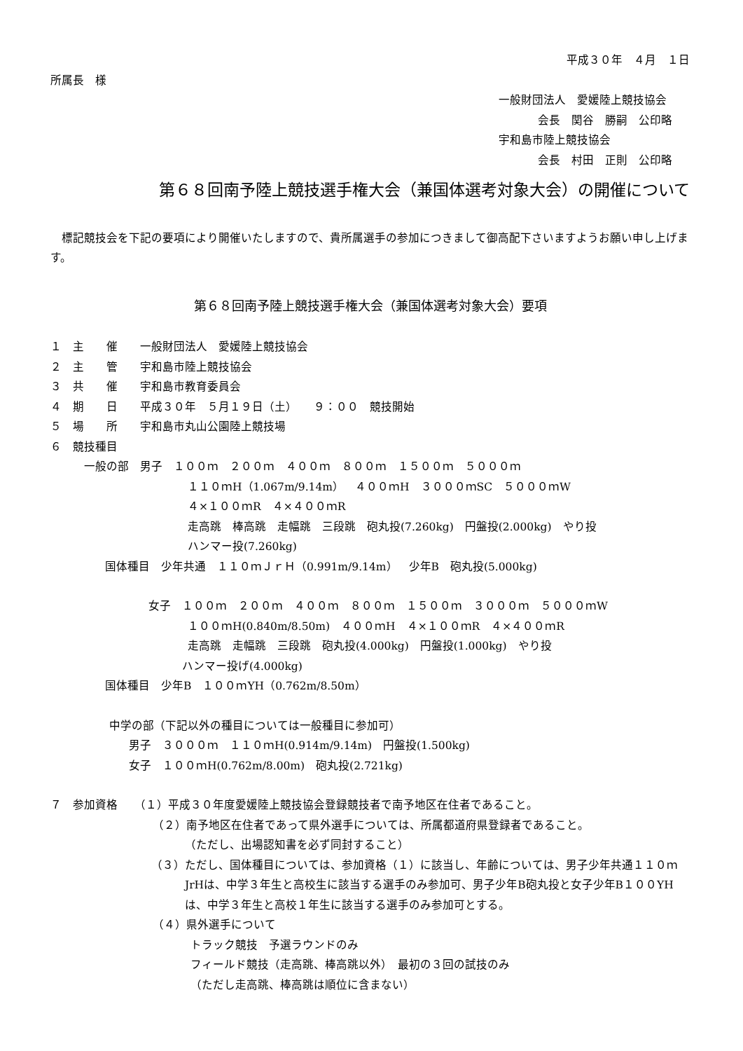平成３０年　４月　１日
所属長　様
一般財団法人　愛媛陸上競技協会
会長　関谷　勝嗣　公印略
宇和島市陸上競技協会
会長　村田　正則　公印略
第６８回南予陸上競技選手権大会（兼国体選考対象大会）の開催について
　標記競技会を下記の要項により開催いたしますので、貴所属選手の参加につきまして御高配下さいますようお願い申し上げます。
第６８回南予陸上競技選手権大会（兼国体選考対象大会）要項
１　主　　催　　一般財団法人　愛媛陸上競技協会
２　主　　管　　宇和島市陸上競技協会
３　共　　催　　宇和島市教育委員会
４　期　　日　　平成３０年　５月１９日（土）　　９：００　競技開始
５　場　　所　　宇和島市丸山公園陸上競技場
６　競技種目
一般の部　男子　１００ｍ　２００ｍ　４００ｍ　８００ｍ　１５００ｍ　５０００ｍ
１１０ｍH（1.067m/9.14m）　４００ｍH　３０００ｍSC　５０００ｍW
４×１００ｍR　４×４００ｍR
走高跳　棒高跳　走幅跳　三段跳　砲丸投(7.260kg)　円盤投(2.000kg)　やり投
ハンマー投(7.260kg)
国体種目　少年共通　１１０ｍＪｒＨ（0.991m/9.14m）　少年B　砲丸投(5.000kg)
女子　１００ｍ　２００ｍ　４００ｍ　８００ｍ　１５００ｍ　３０００ｍ　５０００ｍW
１００ｍH(0.840m/8.50m)　４００ｍH　４×１００ｍR　４×４００ｍR
走高跳　走幅跳　三段跳　砲丸投(4.000kg)　円盤投(1.000kg)　やり投
ハンマー投げ(4.000kg)
国体種目　少年B　１００ｍYH（0.762m/8.50m）
中学の部（下記以外の種目については一般種目に参加可）
男子　３０００ｍ　１１０ｍH(0.914m/9.14m)　円盤投(1.500kg)
女子　１００ｍH(0.762m/8.00m)　砲丸投(2.721kg)
７　参加資格　　（１）平成３０年度愛媛陸上競技協会登録競技者で南予地区在住者であること。
（２）南予地区在住者であって県外選手については、所属都道府県登録者であること。
（ただし、出場認知書を必ず同封すること）
（３）ただし、国体種目については、参加資格（１）に該当し、年齢については、男子少年共通１１０ｍJrHは、中学３年生と高校生に該当する選手のみ参加可、男子少年B砲丸投と女子少年B１００YHは、中学３年生と高校１年生に該当する選手のみ参加可とする。
（４）県外選手について
トラック競技　予選ラウンドのみ
フィールド競技（走高跳、棒高跳以外）　最初の３回の試技のみ
（ただし走高跳、棒高跳は順位に含まない）